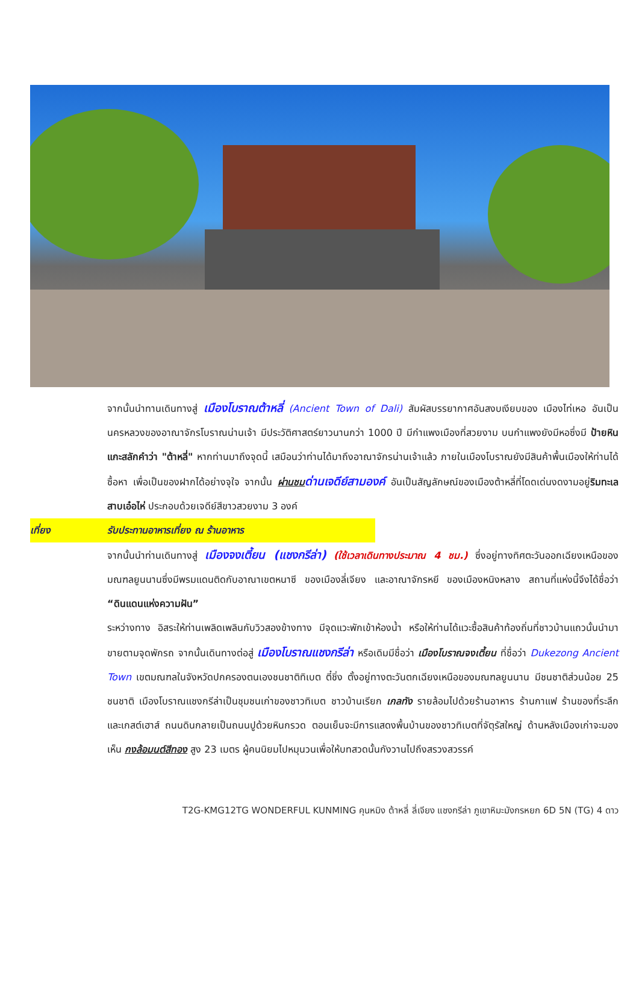จากนั้นนำทานเดินทางสู่ เมืองโบราณต้าหลี่ (Ancient Town of Dali) สัมผัสบรรยากาศอันสงบเงียบของ เมืองไท่เหอ อันเป็นนครหลวงของอาณาจักรโบราณน่านเจ้า มีประวัติศาสตร์ยาวนานกว่า 1000 ปี มีกำแพงเมืองที่สวยงาม บนกำแพงยังมีหอซึ่งมี ป้ายหินแกะสลักคำว่า "ต้าหลี่" หากท่านมาถึงจุดนี้ เสมือนว่าท่านได้มาถึงอาณาจักรน่านเจ้าแล้ว ภายในเมืองโบราณยังมีสินค้าพื้นเมืองให้ท่านได้ซื้อหา เพื่อเป็นของฝากได้อย่างจุใจ จากนั้น ผ่านชม ด่านเจดีย์สามองค์ อันเป็นสัญลักษณ์ของเมืองต้าหลี่ที่โดดเด่นงดงามอยู่ริมทะเลสาบเอ๋อไห่ ประกอบด้วยเจดีย์สีขาวสวยงาม 3 องค์
เที่ยง รับประทานอาหารเที่ยง ณ ร้านอาหาร
จากนั้นนำท่านเดินทางสู่ เมืองจงเตี้ยน (แชงกรีล่า) (ใช้เวลาเดินทางประมาณ 4 ชม.) ซึ่งอยู่ทางทิศตะวันออกเฉียงเหนือของมณฑลยูนนานซึ่งมีพรมแดนติดกับอาณาเขตหนาซี ของเมืองลี่เจียง และอาณาจักรหยี ของเมืองหนิงหลาง สถานที่แห่งนี้จึงได้ชื่อว่า “ดินแดนแห่งความฝัน”
ระหว่างทาง อิสระให้ท่านเพลิดเพลินกับวิวสองข้างทาง มีจุดแวะพักเข้าห้องน้ำ หรือให้ท่านได้แวะซื้อสินค้าท้องถิ่นที่ชาวบ้านแถวนั้นนำมาขายตามจุดพักรถ จากนั้นเดินทางต่อสู่ เมืองโบราณแชงกรีล่า หรือเดิมมีชื่อว่า เมืองโบราณจงเตี้ยน ที่ชื่อว่า Dukezong Ancient Town เขตมณฑลในจังหวัดปกครองตนเองชนชาติทิเบต ตี๋ชิ่ง ตั้งอยู่ทางตะวันตกเฉียงเหนือของมณฑลยูนนาน มีชนชาติส่วนน้อย 25 ชนชาติ เมืองโบราณแชงกรีล่าเป็นชุมชนเก่าของชาวทิเบต ชาวบ้านเรียก เกลทัง รายล้อมไปด้วยร้านอาหาร ร้านกาแฟ ร้านของที่ระลึกและเกสต์เฮาส์ ถนนดินกลายเป็นถนนปูด้วยหินกรวด ตอนเย็นจะมีการแสดงพื้นบ้านของชาวทิเบตที่จัตุรัสใหญ่ ด้านหลังเมืองเก่าจะมองเห็น กงล้อมนต์สีทอง สูง 23 เมตร ผู้คนนิยมไปหมุนวนเพื่อให้บทสวดนั้นกังวานไปถึงสรวงสวรรค์
T2G-KMG12TG WONDERFUL KUNMING คุนหมิง ต้าหลี่ ลี่เจียง แชงกรีล่า ภูเขาหิมะมังกรหยก 6D 5N (TG) 4 ดาว